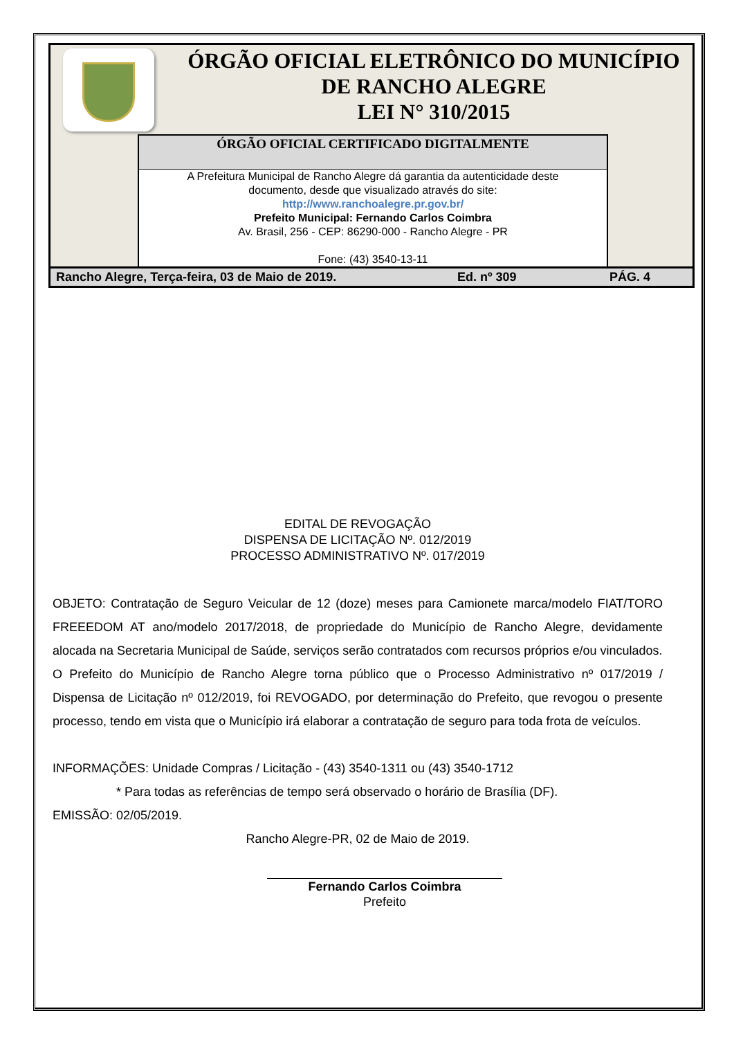ÓRGÃO OFICIAL ELETRÔNICO DO MUNICÍPIO
DE RANCHO ALEGRE
LEI N° 310/2015
ÓRGÃO OFICIAL CERTIFICADO DIGITALMENTE
A Prefeitura Municipal de Rancho Alegre dá garantia da autenticidade deste
documento, desde que visualizado através do site:
http://www.ranchoalegre.pr.gov.br/
Prefeito Municipal: Fernando Carlos Coimbra
Av. Brasil, 256 - CEP: 86290-000 - Rancho Alegre - PR
Fone: (43) 3540-13-11
Rancho Alegre, Terça-feira, 03 de Maio de 2019. Ed. nº 309 PÁG. 4
EDITAL DE REVOGAÇÃO
DISPENSA DE LICITAÇÃO Nº. 012/2019
PROCESSO ADMINISTRATIVO Nº. 017/2019
OBJETO: Contratação de Seguro Veicular de 12 (doze) meses para Camionete marca/modelo FIAT/TORO FREEEDOM AT ano/modelo 2017/2018, de propriedade do Município de Rancho Alegre, devidamente alocada na Secretaria Municipal de Saúde, serviços serão contratados com recursos próprios e/ou vinculados.
O Prefeito do Município de Rancho Alegre torna público que o Processo Administrativo nº 017/2019 / Dispensa de Licitação nº 012/2019, foi REVOGADO, por determinação do Prefeito, que revogou o presente processo, tendo em vista que o Município irá elaborar a contratação de seguro para toda frota de veículos.
INFORMAÇÕES: Unidade Compras / Licitação - (43) 3540-1311 ou (43) 3540-1712
* Para todas as referências de tempo será observado o horário de Brasília (DF).
EMISSÃO: 02/05/2019.
Rancho Alegre-PR, 02 de Maio de 2019.
Fernando Carlos Coimbra
Prefeito